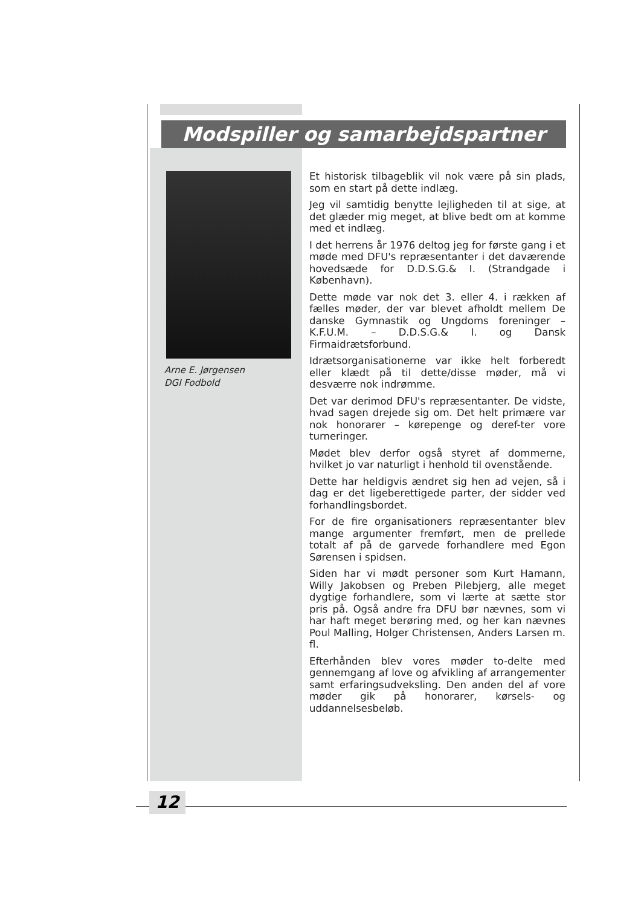Modspiller og samarbejdspartner
Arne E. Jørgensen
DGI Fodbold
Et historisk tilbageblik vil nok være på sin plads, som en start på dette indlæg.
Jeg vil samtidig benytte lejligheden til at sige, at det glæder mig meget, at blive bedt om at komme med et indlæg.
I det herrens år 1976 deltog jeg for første gang i et møde med DFU's repræsentanter i det daværende hovedsæde for D.D.S.G.& I. (Strandgade i København).
Dette møde var nok det 3. eller 4. i rækken af fælles møder, der var blevet afholdt mellem De danske Gymnastik og Ungdoms foreninger – K.F.U.M. – D.D.S.G.& I. og Dansk Firmaidrætsforbund.
Idrætsorganisationerne var ikke helt forberedt eller klædt på til dette/disse møder, må vi desværre nok indrømme.
Det var derimod DFU's repræsentanter. De vidste, hvad sagen drejede sig om. Det helt primære var nok honorarer – kørepenge og deref-ter vore turneringer.
Mødet blev derfor også styret af dommerne, hvilket jo var naturligt i henhold til ovenstående.
Dette har heldigvis ændret sig hen ad vejen, så i dag er det ligeberettigede parter, der sidder ved forhandlingsbordet.
For de fire organisationers repræsentanter blev mange argumenter fremført, men de prellede totalt af på de garvede forhandlere med Egon Sørensen i spidsen.
Siden har vi mødt personer som Kurt Hamann, Willy Jakobsen og Preben Pilebjerg, alle meget dygtige forhandlere, som vi lærte at sætte stor pris på. Også andre fra DFU bør nævnes, som vi har haft meget berøring med, og her kan nævnes Poul Malling, Holger Christensen, Anders Larsen m. fl.
Efterhånden blev vores møder to-delte med gennemgang af love og afvikling af arrangementer samt erfaringsudveksling. Den anden del af vore møder gik på honorarer, kørsels- og uddannelsesbeløb.
12